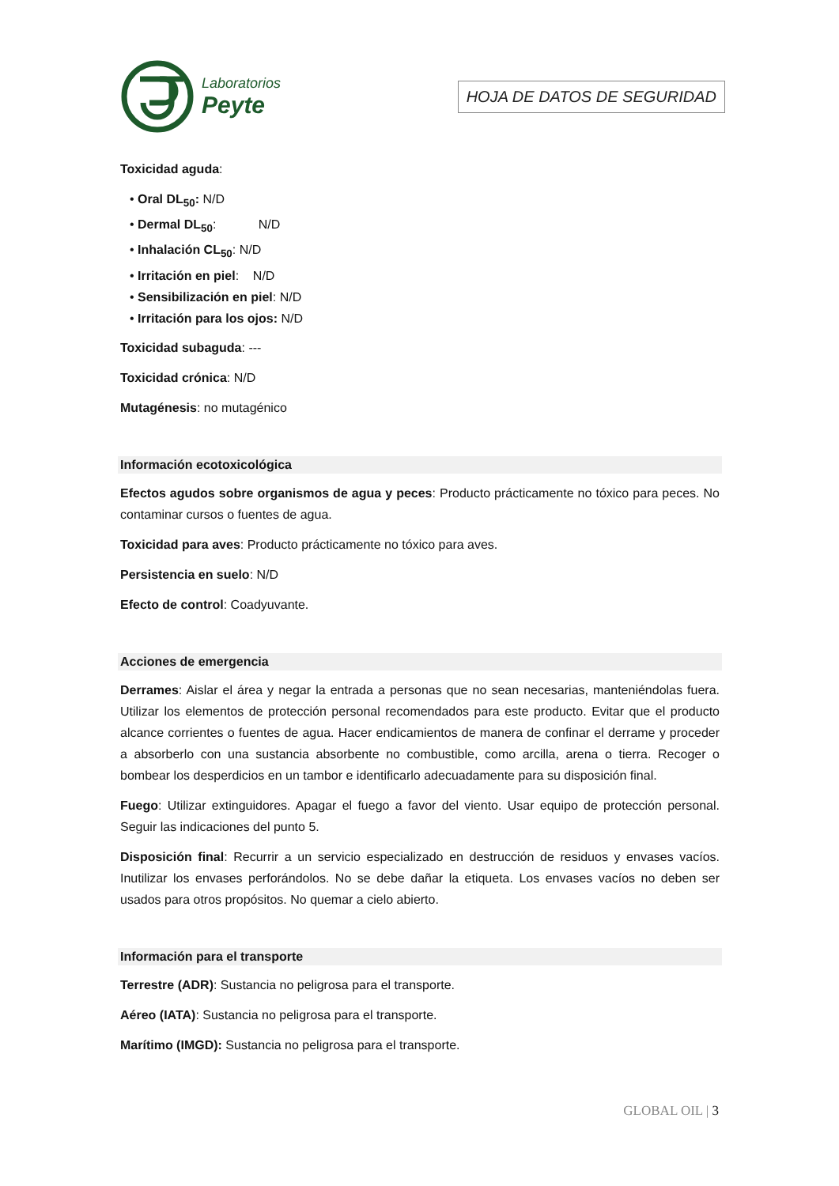Laboratorios
Peyte
HOJA DE DATOS DE SEGURIDAD
Toxicidad aguda:
• Oral DL<sub>50</sub>: N/D
• Dermal DL<sub>50</sub>: N/D
• Inhalación CL<sub>50</sub>: N/D
• Irritación en piel: N/D
• Sensibilización en piel: N/D
• Irritación para los ojos: N/D
Toxicidad subaguda: ---
Toxicidad crónica: N/D
Mutagénesis: no mutagénico
Información ecotoxicológica
Efectos agudos sobre organismos de agua y peces: Producto prácticamente no tóxico para peces. No contaminar cursos o fuentes de agua.
Toxicidad para aves: Producto prácticamente no tóxico para aves.
Persistencia en suelo: N/D
Efecto de control: Coadyuvante.
Acciones de emergencia
Derrames: Aislar el área y negar la entrada a personas que no sean necesarias, manteniéndolas fuera. Utilizar los elementos de protección personal recomendados para este producto. Evitar que el producto alcance corrientes o fuentes de agua. Hacer endicamientos de manera de confinar el derrame y proceder a absorberlo con una sustancia absorbente no combustible, como arcilla, arena o tierra. Recoger o bombear los desperdicios en un tambor e identificarlo adecuadamente para su disposición final.
Fuego: Utilizar extinguidores. Apagar el fuego a favor del viento. Usar equipo de protección personal. Seguir las indicaciones del punto 5.
Disposición final: Recurrir a un servicio especializado en destrucción de residuos y envases vacíos. Inutilizar los envases perforándolos. No se debe dañar la etiqueta. Los envases vacíos no deben ser usados para otros propósitos. No quemar a cielo abierto.
Información para el transporte
Terrestre (ADR): Sustancia no peligrosa para el transporte.
Aéreo (IATA): Sustancia no peligrosa para el transporte.
Marítimo (IMGD): Sustancia no peligrosa para el transporte.
GLOBAL OIL | 3